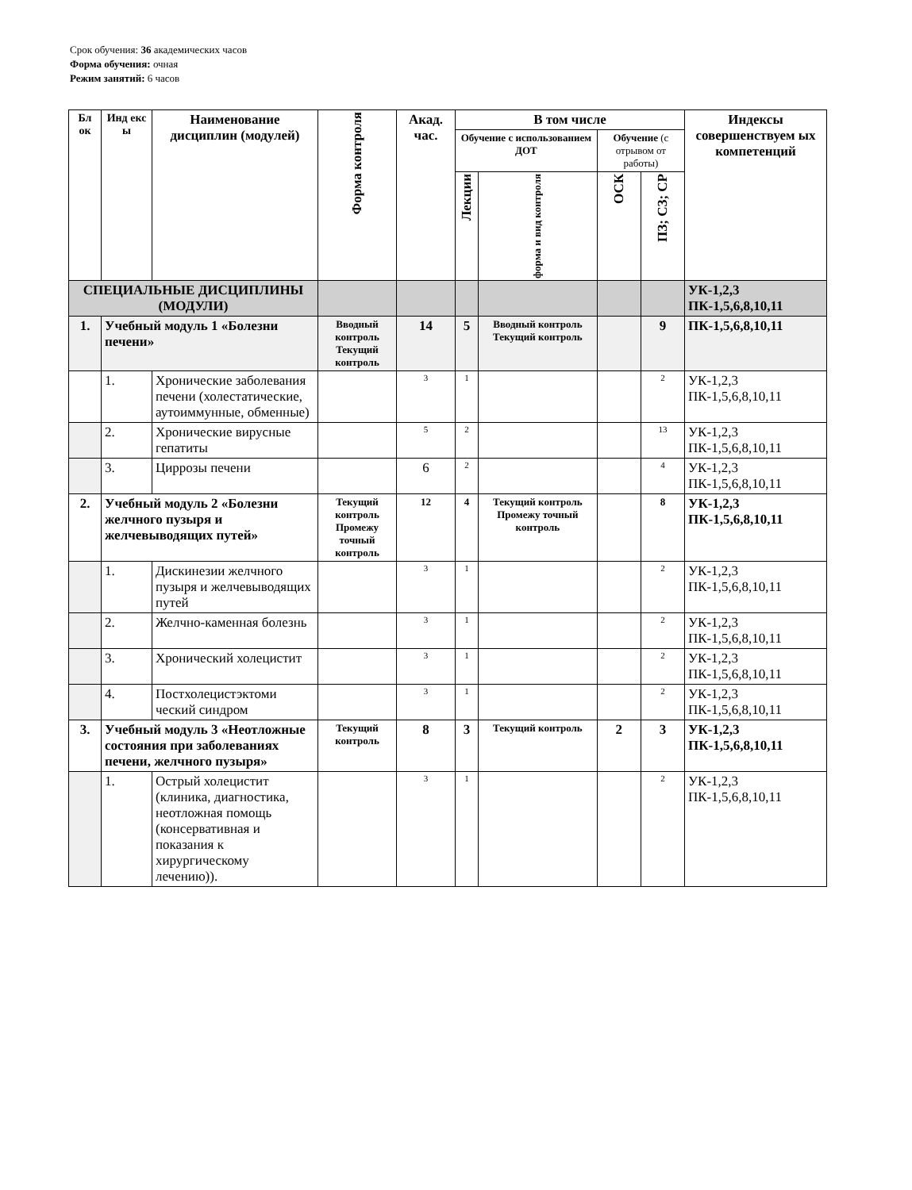Срок обучения: 36 академических часов
Форма обучения: очная
Режим занятий: 6 часов
| Бл ок | Инд екс ы | Наименование дисциплин (модулей) | Форма контроля | Акад. час. | В том числе | | | | Индексы совершенствуем ых компетенций |
| --- | --- | --- | --- | --- | --- | --- | --- | --- | --- |
| | | | | | Обучение с использованием ДОТ | | Обучение (с отрывом от работы) | | |
| | | | | | Лекции | форма и вид контроля | ОСК | ПЗ; СЗ; СР | |
| СПЕЦИАЛЬНЫЕ ДИСЦИПЛИНЫ (МОДУЛИ) | | | | | | | | | УК-1,2,3 ПК-1,5,6,8,10,11 |
| 1. | Учебный модуль 1 «Болезни печени» | | Вводный контроль Текущий контроль | 14 | 5 | Вводный контроль Текущий контроль | | 9 | ПК-1,5,6,8,10,11 |
| | 1. | Хронические заболевания печени (холестатические, аутоиммунные, обменные) | | 3 | 1 | | | 2 | УК-1,2,3 ПК-1,5,6,8,10,11 |
| | 2. | Хронические вирусные гепатиты | | 5 | 2 | | | 13 | УК-1,2,3 ПК-1,5,6,8,10,11 |
| | 3. | Циррозы печени | | 6 | 2 | | | 4 | УК-1,2,3 ПК-1,5,6,8,10,11 |
| 2. | Учебный модуль 2 «Болезни желчного пузыря и желчевыводящих путей» | | Текущий контроль Промежу точный контроль | 12 | 4 | Текущий контроль Промежу точный контроль | | 8 | УК-1,2,3 ПК-1,5,6,8,10,11 |
| | 1. | Дискинезии желчного пузыря и желчевыводящих путей | | 3 | 1 | | | 2 | УК-1,2,3 ПК-1,5,6,8,10,11 |
| | 2. | Желчно-каменная болезнь | | 3 | 1 | | | 2 | УК-1,2,3 ПК-1,5,6,8,10,11 |
| | 3. | Хронический холецистит | | 3 | 1 | | | 2 | УК-1,2,3 ПК-1,5,6,8,10,11 |
| | 4. | Постхолецистэктоми ческий синдром | | 3 | 1 | | | 2 | УК-1,2,3 ПК-1,5,6,8,10,11 |
| 3. | Учебный модуль 3 «Неотложные состояния при заболеваниях печени, желчного пузыря» | | Текущий контроль | 8 | 3 | Текущий контроль | 2 | 3 | УК-1,2,3 ПК-1,5,6,8,10,11 |
| | 1. | Острый холецистит (клиника, диагностика, неотложная помощь (консервативная и показания к хирургическому лечению)). | | 3 | 1 | | | 2 | УК-1,2,3 ПК-1,5,6,8,10,11 |